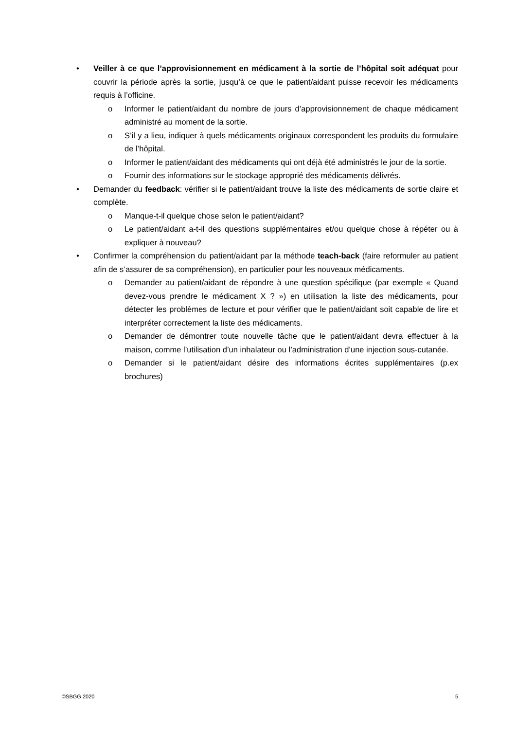• Veiller à ce que l’approvisionnement en médicament à la sortie de l’hôpital soit adéquat pour couvrir la période après la sortie, jusqu’à ce que le patient/aidant puisse recevoir les médicaments requis à l’officine.
o Informer le patient/aidant du nombre de jours d’approvisionnement de chaque médicament administré au moment de la sortie.
o S’il y a lieu, indiquer à quels médicaments originaux correspondent les produits du formulaire de l’hôpital.
o Informer le patient/aidant des médicaments qui ont déjà été administrés le jour de la sortie.
o Fournir des informations sur le stockage approprié des médicaments délivrés.
• Demander du feedback: vérifier si le patient/aidant trouve la liste des médicaments de sortie claire et complète.
o Manque-t-il quelque chose selon le patient/aidant?
o Le patient/aidant a-t-il des questions supplémentaires et/ou quelque chose à répéter ou à expliquer à nouveau?
• Confirmer la compréhension du patient/aidant par la méthode teach-back (faire reformuler au patient afin de s’assurer de sa compréhension), en particulier pour les nouveaux médicaments.
o Demander au patient/aidant de répondre à une question spécifique (par exemple « Quand devez-vous prendre le médicament X ? ») en utilisation la liste des médicaments, pour détecter les problèmes de lecture et pour vérifier que le patient/aidant soit capable de lire et interpréter correctement la liste des médicaments.
o Demander de démontrer toute nouvelle tâche que le patient/aidant devra effectuer à la maison, comme l’utilisation d’un inhalateur ou l’administration d’une injection sous-cutanée.
o Demander si le patient/aidant désire des informations écrites supplémentaires (p.ex brochures)
©SBGG 2020 5